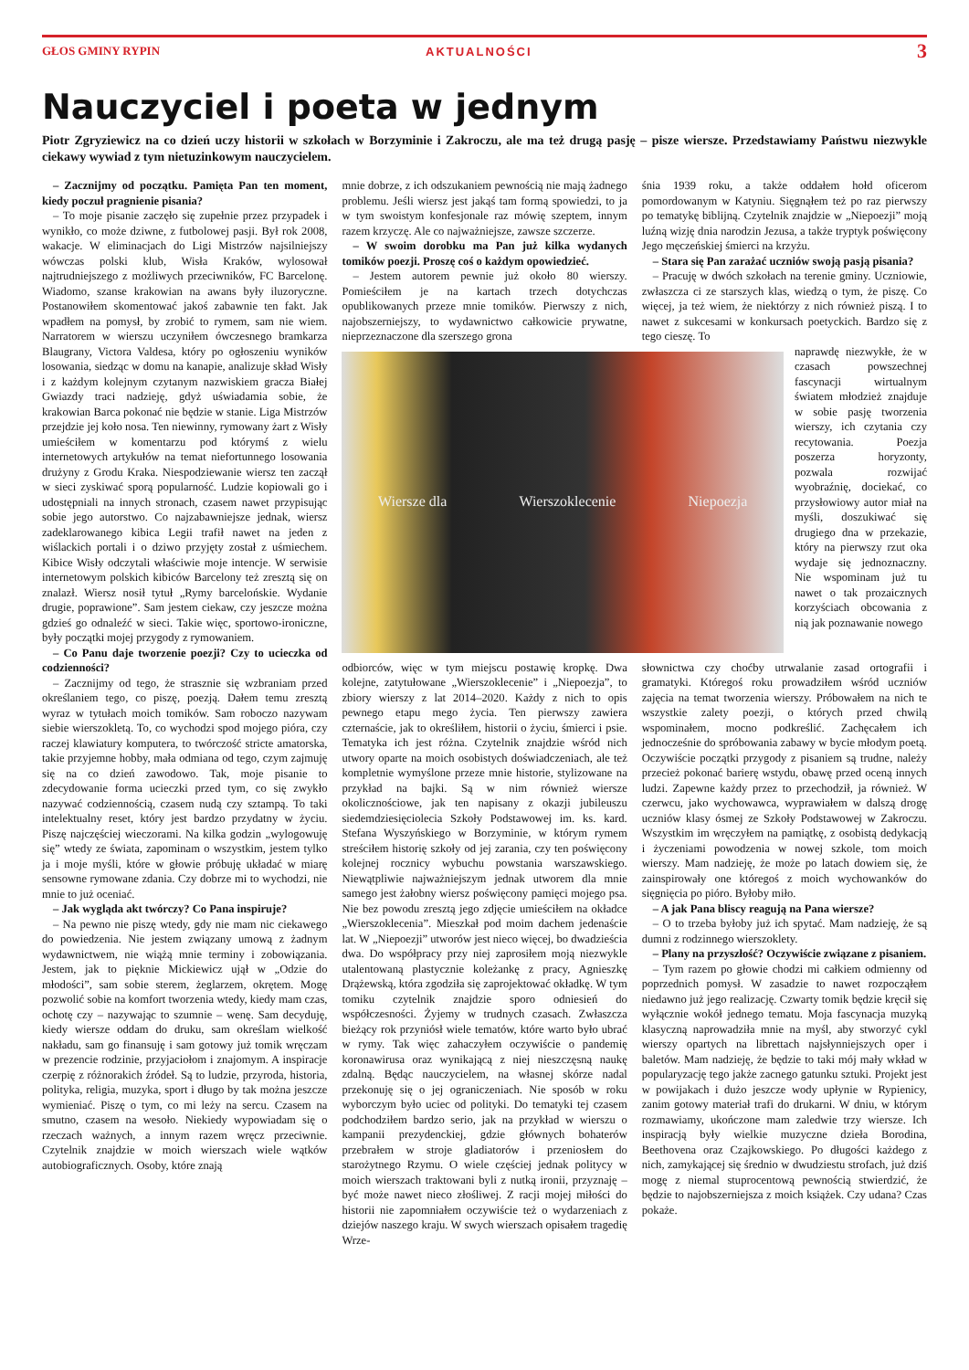GŁOS GMINY RYPIN AKTUALNOŚCI 3
Nauczyciel i poeta w jednym
Piotr Zgryziewicz na co dzień uczy historii w szkołach w Borzyminie i Zakroczu, ale ma też drugą pasję – pisze wiersze. Przedstawiamy Państwu niezwykle ciekawy wywiad z tym nietuzinkowym nauczycielem.
– Zacznijmy od początku. Pamięta Pan ten moment, kiedy poczuł pragnienie pisania?
– To moje pisanie zaczęło się zupełnie przez przypadek i wynikło, co może dziwne, z futbolowej pasji. Był rok 2008, wakacje. W eliminacjach do Ligi Mistrzów najsilniejszy wówczas polski klub, Wisła Kraków, wylosował najtrudniejszego z możliwych przeciwników, FC Barcelonę. Wiadomo, szanse krakowian na awans były iluzoryczne. Postanowiłem skomentować jakoś zabawnie ten fakt. Jak wpadłem na pomysł, by zrobić to rymem, sam nie wiem. Narratorem w wierszu uczyniłem ówczesnego bramkarza Blaugrany, Victora Valdesa, który po ogłoszeniu wyników losowania, siedząc w domu na kanapie, analizuje skład Wisły i z każdym kolejnym czytanym nazwiskiem gracza Białej Gwiazdy traci nadzieję, gdyż uświadamia sobie, że krakowian Barca pokonać nie będzie w stanie. Liga Mistrzów przejdzie jej koło nosa. Ten niewinny, rymowany żart z Wisły umieściłem w komentarzu pod którymś z wielu internetowych artykułów na temat niefortunnego losowania drużyny z Grodu Kraka. Niespodziewanie wiersz ten zaczął w sieci zyskiwać sporą popularność. Ludzie kopiowali go i udostępniali na innych stronach, czasem nawet przypisując sobie jego autorstwo. Co najzabawniejsze jednak, wiersz zadeklarowanego kibica Legii trafił nawet na jeden z wiślackich portali i o dziwo przyjęty został z uśmiechem. Kibice Wisły odczytali właściwie moje intencje. W serwisie internetowym polskich kibiców Barcelony też zresztą się on znalazł. Wiersz nosił tytuł „Rymy barcelońskie. Wydanie drugie, poprawione”. Sam jestem ciekaw, czy jeszcze można gdzieś go odnaleźć w sieci. Takie więc, sportowo-ironiczne, były początki mojej przygody z rymowaniem.
– Co Panu daje tworzenie poezji? Czy to ucieczka od codzienności?
– Zacznijmy od tego, że strasznie się wzbraniam przed określaniem tego, co piszę, poezją. Dałem temu zresztą wyraz w tytułach moich tomików. Sam roboczo nazywam siebie wierszokletą. To, co wychodzi spod mojego pióra, czy raczej klawiatury komputera, to twórczość stricte amatorska, takie przyjemne hobby, mała odmiana od tego, czym zajmuję się na co dzień zawodowo. Tak, moje pisanie to zdecydowanie forma ucieczki przed tym, co się zwykło nazywać codziennością, czasem nudą czy sztampą. To taki intelektualny reset, który jest bardzo przydatny w życiu. Piszę najczęściej wieczorami. Na kilka godzin „wylogowuję się” wtedy ze świata, zapominam o wszystkim, jestem tylko ja i moje myśli, które w głowie próbuję układać w miarę sensowne rymowane zdania. Czy dobrze mi to wychodzi, nie mnie to już oceniać.
– Jak wygląda akt twórczy? Co Pana inspiruje?
– Na pewno nie piszę wtedy, gdy nie mam nic ciekawego do powiedzenia. Nie jestem związany umową z żadnym wydawnictwem, nie wiążą mnie terminy i zobowiązania. Jestem, jak to pięknie Mickiewicz ujął w „Odzie do młodości”, sam sobie sterem, żeglarzem, okrętem. Mogę pozwolić sobie na komfort tworzenia wtedy, kiedy mam czas, ochotę czy – nazywając to szumnie – wenę. Sam decyduję, kiedy wiersze oddam do druku, sam określam wielkość nakładu, sam go finansuję i sam gotowy już tomik wręczam w prezencie rodzinie, przyjaciołom i znajomym. A inspiracje czerpię z różnorakich źródeł. Są to ludzie, przyroda, historia, polityka, religia, muzyka, sport i długo by tak można jeszcze wymieniać. Piszę o tym, co mi leży na sercu. Czasem na smutno, czasem na wesoło. Niekiedy wypowiadam się o rzeczach ważnych, a innym razem wręcz przeciwnie. Czytelnik znajdzie w moich wierszach wiele wątków autobiograficznych. Osoby, które znają
mnie dobrze, z ich odszukaniem pewnością nie mają żadnego problemu. Jeśli wiersz jest jakąś tam formą spowiedzi, to ja w tym swoistym konfesjonale raz mówię szeptem, innym razem krzyczę. Ale co najważniejsze, zawsze szczerze.
– W swoim dorobku ma Pan już kilka wydanych tomików poezji. Proszę coś o każdym opowiedzieć.
– Jestem autorem pewnie już około 80 wierszy. Pomieściłem je na kartach trzech dotychczas opublikowanych przeze mnie tomików. Pierwszy z nich, najobszerniejszy, to wydawnictwo całkowicie prywatne, nieprzeznaczone dla szerszego grona
śnia 1939 roku, a także oddałem hołd oficerom pomordowanym w Katyniu. Sięgnąłem też po raz pierwszy po tematykę biblijną. Czytelnik znajdzie w „Niepoezji” moją luźną wizję dnia narodzin Jezusa, a także tryptyk poświęcony Jego męczeńskiej śmierci na krzyżu.
– Stara się Pan zarażać uczniów swoją pasją pisania?
– Pracuję w dwóch szkołach na terenie gminy. Uczniowie, zwłaszcza ci ze starszych klas, wiedzą o tym, że piszę. Co więcej, ja też wiem, że niektórzy z nich również piszą. I to nawet z sukcesami w konkursach poetyckich. Bardzo się z tego cieszę. To
Wiersze dla Wierszoklecenie Niepoezja
naprawdę niezwykłe, że w czasach powszechnej fascynacji wirtualnym światem młodzież znajduje w sobie pasję tworzenia wierszy, ich czytania czy recytowania. Poezja poszerza horyzonty, pozwala rozwijać wyobraźnię, dociekać, co przysłowiowy autor miał na myśli, doszukiwać się drugiego dna w przekazie, który na pierwszy rzut oka wydaje się jednoznaczny. Nie wspominam już tu nawet o tak prozaicznych korzyściach obcowania z nią jak poznawanie nowego
odbiorców, więc w tym miejscu postawię kropkę. Dwa kolejne, zatytułowane „Wierszoklecenie” i „Niepoezja”, to zbiory wierszy z lat 2014–2020. Każdy z nich to opis pewnego etapu mego życia. Ten pierwszy zawiera czternaście, jak to określiłem, historii o życiu, śmierci i psie. Tematyka ich jest różna. Czytelnik znajdzie wśród nich utwory oparte na moich osobistych doświadczeniach, ale też kompletnie wymyślone przeze mnie historie, stylizowane na przykład na bajki. Są w nim również wiersze okolicznościowe, jak ten napisany z okazji jubileuszu siedemdziesięciolecia Szkoły Podstawowej im. ks. kard. Stefana Wyszyńskiego w Borzyminie, w którym rymem streściłem historię szkoły od jej zarania, czy ten poświęcony kolejnej rocznicy wybuchu powstania warszawskiego. Niewątpliwie najważniejszym jednak utworem dla mnie samego jest żałobny wiersz poświęcony pamięci mojego psa. Nie bez powodu zresztą jego zdjęcie umieściłem na okładce „Wierszoklecenia”. Mieszkał pod moim dachem jedenaście lat. W „Niepoezji” utworów jest nieco więcej, bo dwadzieścia dwa. Do współpracy przy niej zaprosiłem moją niezwykle utalentowaną plastycznie koleżankę z pracy, Agnieszkę Drążewską, która zgodziła się zaprojektować okładkę. W tym tomiku czytelnik znajdzie sporo odniesień do współczesności. Żyjemy w trudnych czasach. Zwłaszcza bieżący rok przyniósł wiele tematów, które warto było ubrać w rymy. Tak więc zahaczyłem oczywiście o pandemię koronawirusa oraz wynikającą z niej nieszczęsną naukę zdalną. Będąc nauczycielem, na własnej skórze nadal przekonuję się o jej ograniczeniach. Nie sposób w roku wyborczym było uciec od polityki. Do tematyki tej czasem podchodziłem bardzo serio, jak na przykład w wierszu o kampanii prezydenckiej, gdzie głównych bohaterów przebrałem w stroje gladiatorów i przeniosłem do starożytnego Rzymu. O wiele częściej jednak politycy w moich wierszach traktowani byli z nutką ironii, przyznaję – być może nawet nieco złośliwej. Z racji mojej miłości do historii nie zapomniałem oczywiście też o wydarzeniach z dziejów naszego kraju. W swych wierszach opisałem tragedię Wrze-
słownictwa czy choćby utrwalanie zasad ortografii i gramatyki. Któregoś roku prowadziłem wśród uczniów zajęcia na temat tworzenia wierszy. Próbowałem na nich te wszystkie zalety poezji, o których przed chwilą wspominałem, mocno podkreślić. Zachęcałem ich jednocześnie do spróbowania zabawy w bycie młodym poetą. Oczywiście początki przygody z pisaniem są trudne, należy przecież pokonać barierę wstydu, obawę przed oceną innych ludzi. Zapewne każdy przez to przechodził, ja również. W czerwcu, jako wychowawca, wyprawiałem w dalszą drogę uczniów klasy ósmej ze Szkoły Podstawowej w Zakroczu. Wszystkim im wręczyłem na pamiątkę, z osobistą dedykacją i życzeniami powodzenia w nowej szkole, tom moich wierszy. Mam nadzieję, że może po latach dowiem się, że zainspirowały one któregoś z moich wychowanków do sięgnięcia po pióro. Byłoby miło.
– A jak Pana bliscy reagują na Pana wiersze?
– O to trzeba byłoby już ich spytać. Mam nadzieję, że są dumni z rodzinnego wierszoklety.
– Plany na przyszłość? Oczywiście związane z pisaniem.
– Tym razem po głowie chodzi mi całkiem odmienny od poprzednich pomysł. W zasadzie to nawet rozpocząłem niedawno już jego realizację. Czwarty tomik będzie kręcił się wyłącznie wokół jednego tematu. Moja fascynacja muzyką klasyczną naprowadziła mnie na myśl, aby stworzyć cykl wierszy opartych na librettach najsłynniejszych oper i baletów. Mam nadzieję, że będzie to taki mój mały wkład w popularyzację tego jakże zacnego gatunku sztuki. Projekt jest w powijakach i dużo jeszcze wody upłynie w Rypienicy, zanim gotowy materiał trafi do drukarni. W dniu, w którym rozmawiamy, ukończone mam zaledwie trzy wiersze. Ich inspiracją były wielkie muzyczne dzieła Borodina, Beethovena oraz Czajkowskiego. Po długości każdego z nich, zamykającej się średnio w dwudziestu strofach, już dziś mogę z niemal stuprocentową pewnością stwierdzić, że będzie to najobszerniejsza z moich książek. Czy udana? Czas pokaże.